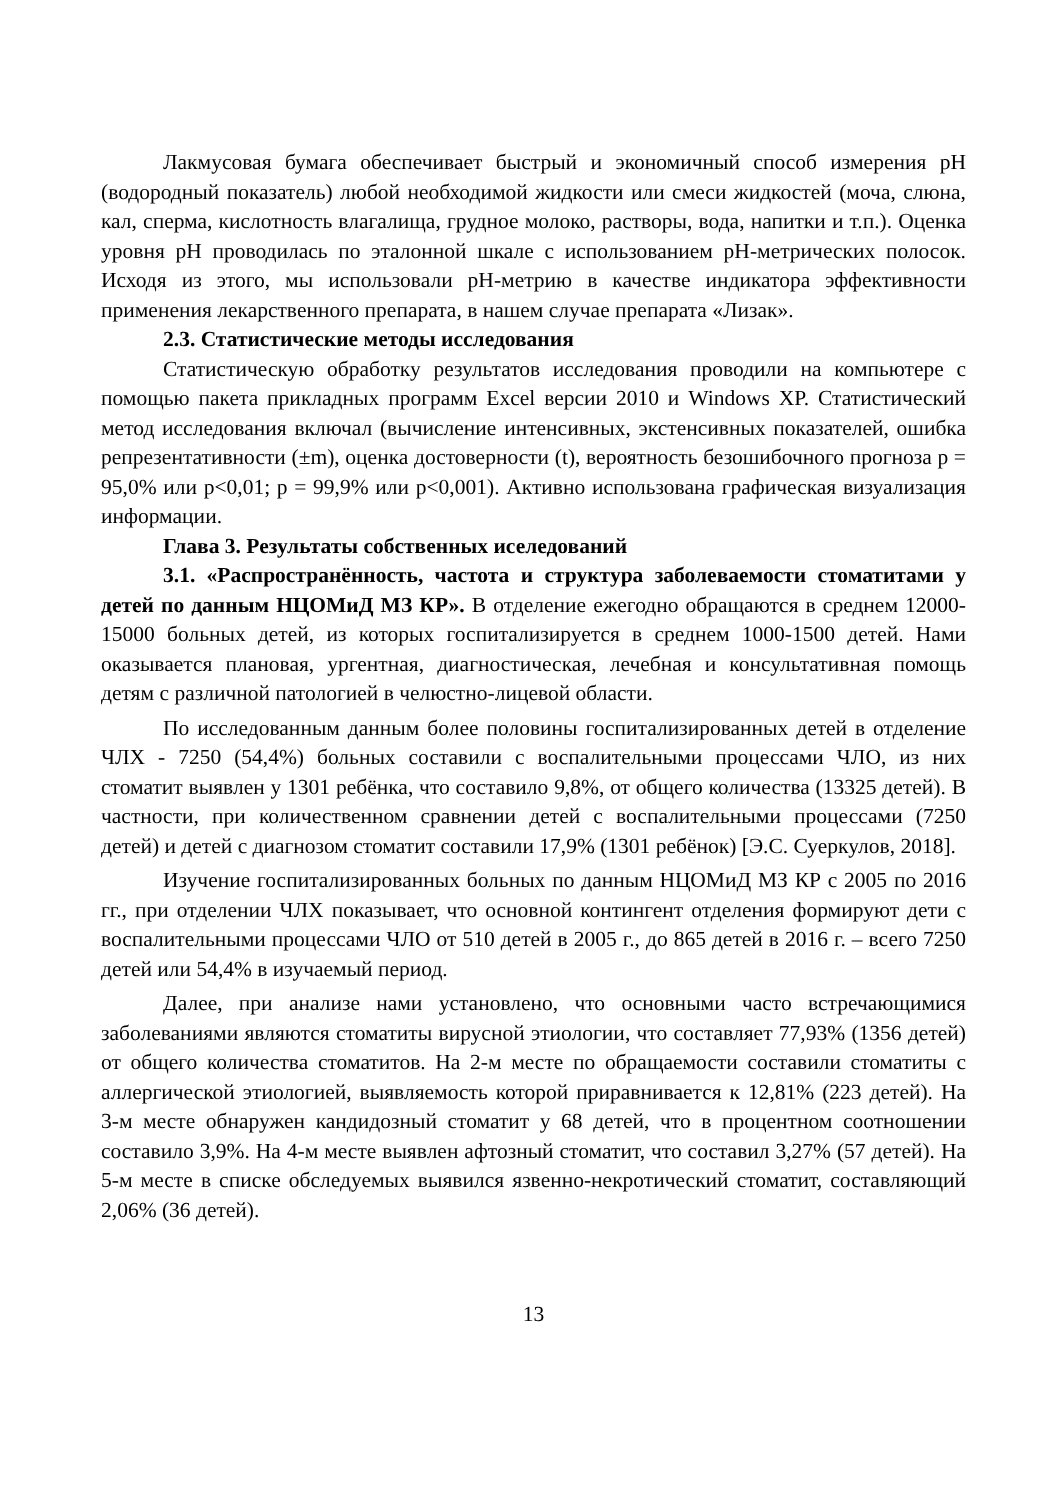Лакмусовая бумага обеспечивает быстрый и экономичный способ измерения pH (водородный показатель) любой необходимой жидкости или смеси жидкостей (моча, слюна, кал, сперма, кислотность влагалища, грудное молоко, растворы, вода, напитки и т.п.). Оценка уровня pH проводилась по эталонной шкале с использованием pH-метрических полосок. Исходя из этого, мы использовали pH-метрию в качестве индикатора эффективности применения лекарственного препарата, в нашем случае препарата «Лизак».
2.3. Статистические методы исследования
Статистическую обработку результатов исследования проводили на компьютере с помощью пакета прикладных программ Excel версии 2010 и Windows XP. Статистический метод исследования включал (вычисление интенсивных, экстенсивных показателей, ошибка репрезентативности (±m), оценка достоверности (t), вероятность безошибочного прогноза p = 95,0% или p<0,01; p = 99,9% или p<0,001). Активно использована графическая визуализация информации.
Глава 3. Результаты собственных иселедований
3.1. «Распространённость, частота и структура заболеваемости стоматитами у детей по данным НЦОМиД МЗ КР». В отделение ежегодно обращаются в среднем 12000-15000 больных детей, из которых госпитализируется в среднем 1000-1500 детей. Нами оказывается плановая, ургентная, диагностическая, лечебная и консультативная помощь детям с различной патологией в челюстно-лицевой области.
По исследованным данным более половины госпитализированных детей в отделение ЧЛХ - 7250 (54,4%) больных составили с воспалительными процессами ЧЛО, из них стоматит выявлен у 1301 ребёнка, что составило 9,8%, от общего количества (13325 детей). В частности, при количественном сравнении детей с воспалительными процессами (7250 детей) и детей с диагнозом стоматит составили 17,9% (1301 ребёнок) [Э.С. Суеркулов, 2018].
Изучение госпитализированных больных по данным НЦОМиД МЗ КР с 2005 по 2016 гг., при отделении ЧЛХ показывает, что основной контингент отделения формируют дети с воспалительными процессами ЧЛО от 510 детей в 2005 г., до 865 детей в 2016 г. – всего 7250 детей или 54,4% в изучаемый период.
Далее, при анализе нами установлено, что основными часто встречающимися заболеваниями являются стоматиты вирусной этиологии, что составляет 77,93% (1356 детей) от общего количества стоматитов. На 2-м месте по обращаемости составили стоматиты с аллергической этиологией, выявляемость которой приравнивается к 12,81% (223 детей). На 3-м месте обнаружен кандидозный стоматит у 68 детей, что в процентном соотношении составило 3,9%. На 4-м месте выявлен афтозный стоматит, что составил 3,27% (57 детей). На 5-м месте в списке обследуемых выявился язвенно-некротический стоматит, составляющий 2,06% (36 детей).
13